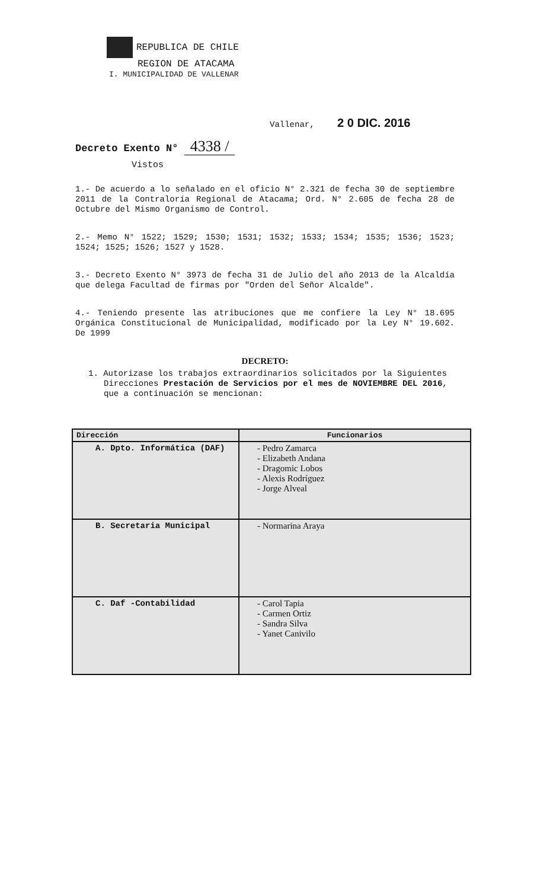REPUBLICA DE CHILE
REGION DE ATACAMA
I. MUNICIPALIDAD DE VALLENAR
Vallenar, 2 0 DIC. 2016
Decreto Exento N° 4338 /
Vistos
1.- De acuerdo a lo señalado en el oficio N° 2.321 de fecha 30 de septiembre 2011 de la Contraloría Regional de Atacama; Ord. N° 2.605 de fecha 28 de Octubre del Mismo Organismo de Control.
2.- Memo N° 1522; 1529; 1530; 1531; 1532; 1533; 1534; 1535; 1536; 1523; 1524; 1525; 1526; 1527 y 1528.
3.- Decreto Exento N° 3973 de fecha 31 de Julio del año 2013 de la Alcaldía que delega Facultad de firmas por "Orden del Señor Alcalde".
4.- Teniendo presente las atribuciones que me confiere la Ley N° 18.695 Orgánica Constitucional de Municipalidad, modificado por la Ley N° 19.602. De 1999
DECRETO:
1. Autorizase los trabajos extraordinarios solicitados por la Siguientes Direcciones Prestación de Servicios por el mes de NOVIEMBRE DEL 2016, que a continuación se mencionan:
| Dirección | Funcionarios |
| --- | --- |
| A. Dpto. Informática (DAF) | - Pedro Zamarca - Elizabeth Andana - Dragomic Lobos - Alexis Rodríguez - Jorge Alveal |
| B. Secretaria Municipal | - Normarina Araya |
| C. Daf -Contabilidad | - Carol Tapia - Carmen Ortiz - Sandra Silva - Yanet Canivilo |